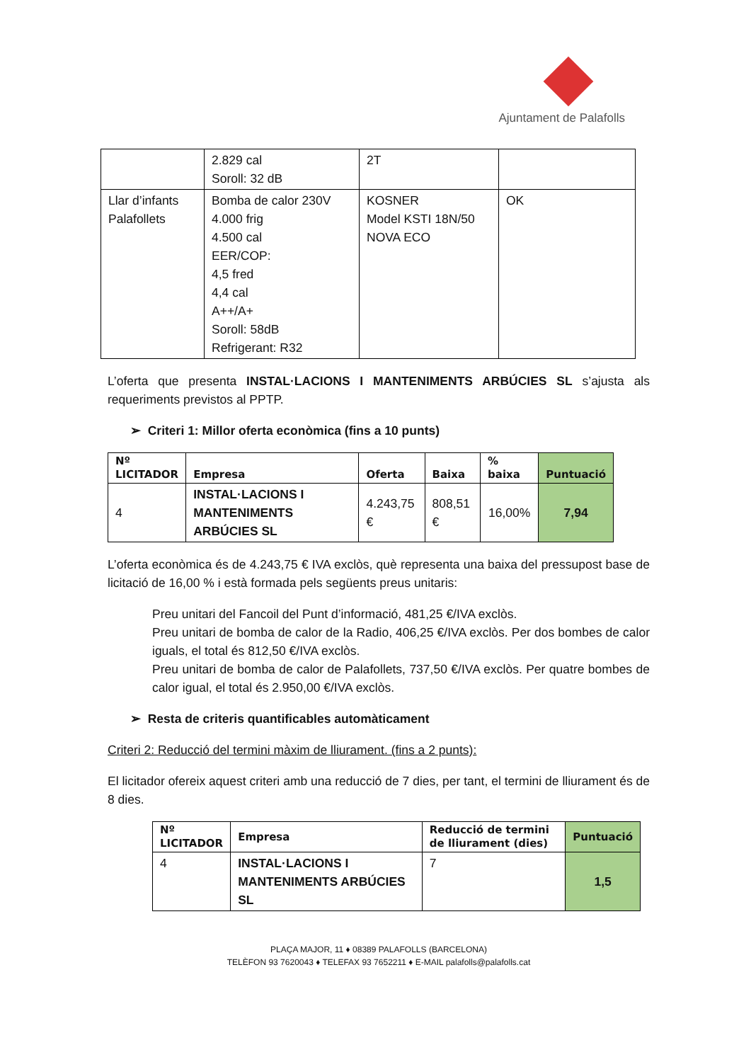Ajuntament de Palafolls
| | 2.829 cal Soroll: 32 dB | 2T | |
| Llar d’infants Palafollets | Bomba de calor 230V 4.000 frig 4.500 cal EER/COP: 4,5 fred 4,4 cal A++/A+ Soroll: 58dB Refrigerant: R32 | KOSNER Model KSTI 18N/50 NOVA ECO | OK |
L’oferta que presenta INSTAL·LACIONS I MANTENIMENTS ARBÚCIES SL s’ajusta als requeriments previstos al PPTP.
➢ Criteri 1: Millor oferta econòmica (fins a 10 punts)
| Nº LICITADOR | Empresa | Oferta | Baixa | % baixa | Puntuació |
| --- | --- | --- | --- | --- | --- |
| 4 | INSTAL·LACIONS I MANTENIMENTS ARBÚCIES SL | 4.243,75 € | 808,51 € | 16,00% | 7,94 |
L’oferta econòmica és de 4.243,75 € IVA exclòs, què representa una baixa del pressupost base de licitació de 16,00 % i està formada pels següents preus unitaris:
Preu unitari del Fancoil del Punt d’informació, 481,25 €/IVA exclòs.
Preu unitari de bomba de calor de la Radio, 406,25 €/IVA exclòs. Per dos bombes de calor iguals, el total és 812,50 €/IVA exclòs.
Preu unitari de bomba de calor de Palafollets, 737,50 €/IVA exclòs. Per quatre bombes de calor igual, el total és 2.950,00 €/IVA exclòs.
➢ Resta de criteris quantificables automàticament
Criteri 2: Reducció del termini màxim de lliurament. (fins a 2 punts):
El licitador ofereix aquest criteri amb una reducció de 7 dies, per tant, el termini de lliurament és de 8 dies.
| Nº LICITADOR | Empresa | Reducció de termini de lliurament (dies) | Puntuació |
| --- | --- | --- | --- |
| 4 | INSTAL·LACIONS I MANTENIMENTS ARBÚCIES SL | 7 | 1,5 |
PLAÇA MAJOR, 11 ♦ 08389 PALAFOLLS (BARCELONA)
TELÈFON 93 7620043 ♦ TELEFAX 93 7652211 ♦ E-MAIL palafolls@palafolls.cat